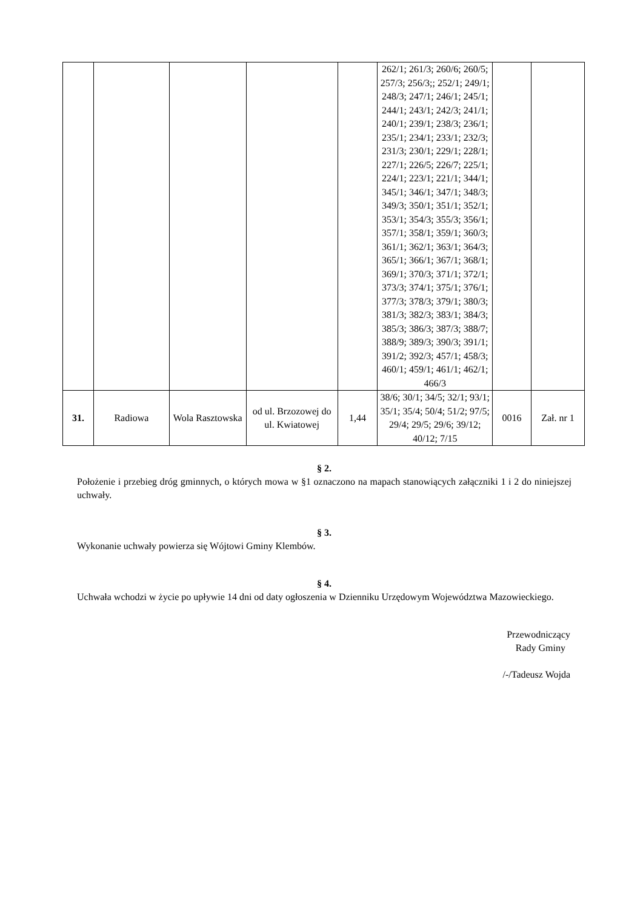| | | | | | 262/1; 261/3; 260/6; 260/5; 257/3; 256/3;; 252/1; 249/1; 248/3; 247/1; 246/1; 245/1; 244/1; 243/1; 242/3; 241/1; 240/1; 239/1; 238/3; 236/1; 235/1; 234/1; 233/1; 232/3; 231/3; 230/1; 229/1; 228/1; 227/1; 226/5; 226/7; 225/1; 224/1; 223/1; 221/1; 344/1; 345/1; 346/1; 347/1; 348/3; 349/3; 350/1; 351/1; 352/1; 353/1; 354/3; 355/3; 356/1; 357/1; 358/1; 359/1; 360/3; 361/1; 362/1; 363/1; 364/3; 365/1; 366/1; 367/1; 368/1; 369/1; 370/3; 371/1; 372/1; 373/3; 374/1; 375/1; 376/1; 377/3; 378/3; 379/1; 380/3; 381/3; 382/3; 383/1; 384/3; 385/3; 386/3; 387/3; 388/7; 388/9; 389/3; 390/3; 391/1; 391/2; 392/3; 457/1; 458/3; 460/1; 459/1; 461/1; 462/1; 466/3 | | |
| 31. | Radiowa | Wola Rasztowska | od ul. Brzozowej do ul. Kwiatowej | 1,44 | 38/6; 30/1; 34/5; 32/1; 93/1; 35/1; 35/4; 50/4; 51/2; 97/5; 29/4; 29/5; 29/6; 39/12; 40/12; 7/15 | 0016 | Zał. nr 1 |
§ 2.
Położenie i przebieg dróg gminnych, o których mowa w §1 oznaczono na mapach stanowiących załączniki 1 i 2 do niniejszej uchwały.
§ 3.
Wykonanie uchwały powierza się Wójtowi Gminy Klembów.
§ 4.
Uchwała wchodzi w życie po upływie 14 dni od daty ogłoszenia w Dzienniku Urzędowym Województwa Mazowieckiego.
Przewodniczący
Rady Gminy
/-/Tadeusz Wojda